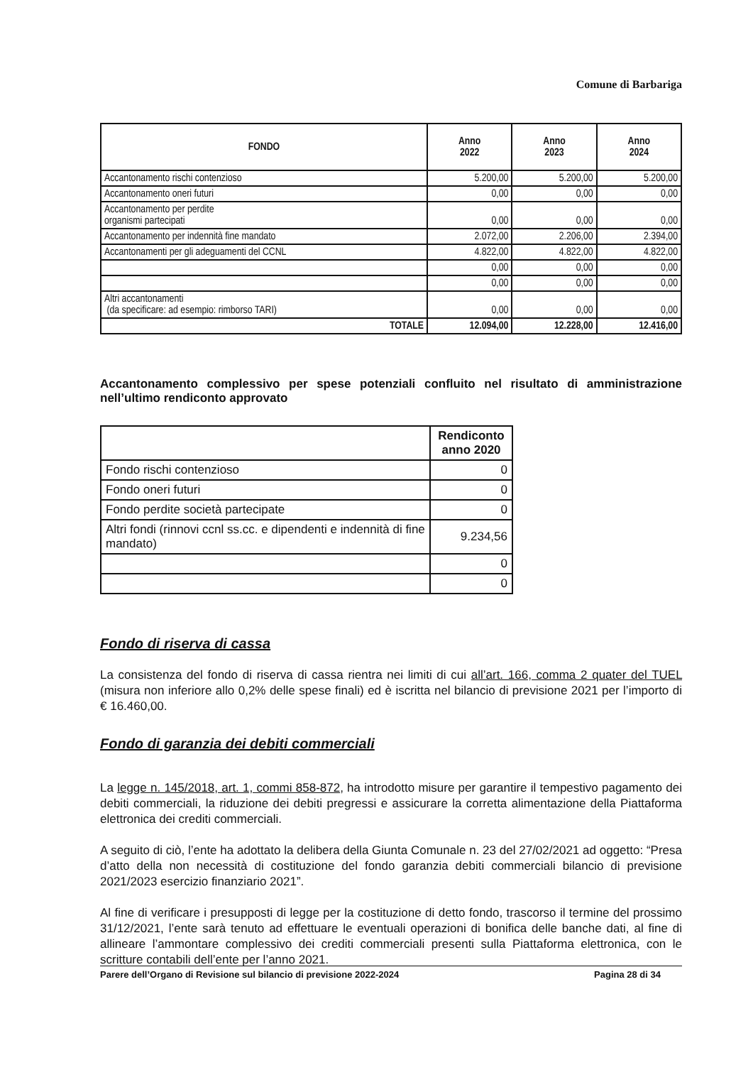Comune di Barbariga
| FONDO | Anno 2022 | Anno 2023 | Anno 2024 |
| --- | --- | --- | --- |
| Accantonamento rischi contenzioso | 5.200,00 | 5.200,00 | 5.200,00 |
| Accantonamento oneri futuri | 0,00 | 0,00 | 0,00 |
| Accantonamento per perdite organismi partecipati | 0,00 | 0,00 | 0,00 |
| Accantonamento per indennità fine mandato | 2.072,00 | 2.206,00 | 2.394,00 |
| Accantonamenti per gli adeguamenti del CCNL | 4.822,00 | 4.822,00 | 4.822,00 |
| | 0,00 | 0,00 | 0,00 |
| | 0,00 | 0,00 | 0,00 |
| Altri accantonamenti (da specificare: ad esempio: rimborso TARI) | 0,00 | 0,00 | 0,00 |
| TOTALE | 12.094,00 | 12.228,00 | 12.416,00 |
Accantonamento complessivo per spese potenziali confluito nel risultato di amministrazione nell’ultimo rendiconto approvato
| | Rendiconto anno 2020 |
| --- | --- |
| Fondo rischi contenzioso | 0 |
| Fondo oneri futuri | 0 |
| Fondo perdite società partecipate | 0 |
| Altri fondi (rinnovi ccnl ss.cc. e dipendenti e indennità di fine mandato) | 9.234,56 |
| | 0 |
| | 0 |
Fondo di riserva di cassa
La consistenza del fondo di riserva di cassa rientra nei limiti di cui all’art. 166, comma 2 quater del TUEL (misura non inferiore allo 0,2% delle spese finali) ed è iscritta nel bilancio di previsione 2021 per l’importo di € 16.460,00.
Fondo di garanzia dei debiti commerciali
La legge n. 145/2018, art. 1, commi 858-872, ha introdotto misure per garantire il tempestivo pagamento dei debiti commerciali, la riduzione dei debiti pregressi e assicurare la corretta alimentazione della Piattaforma elettronica dei crediti commerciali.
A seguito di ciò, l’ente ha adottato la delibera della Giunta Comunale n. 23 del 27/02/2021 ad oggetto: “Presa d’atto della non necessità di costituzione del fondo garanzia debiti commerciali bilancio di previsione 2021/2023 esercizio finanziario 2021”.
Al fine di verificare i presupposti di legge per la costituzione di detto fondo, trascorso il termine del prossimo 31/12/2021, l’ente sarà tenuto ad effettuare le eventuali operazioni di bonifica delle banche dati, al fine di allineare l’ammontare complessivo dei crediti commerciali presenti sulla Piattaforma elettronica, con le scritture contabili dell’ente per l’anno 2021.
Parere dell’Organo di Revisione sul bilancio di previsione 2022-2024 Pagina 28 di 34